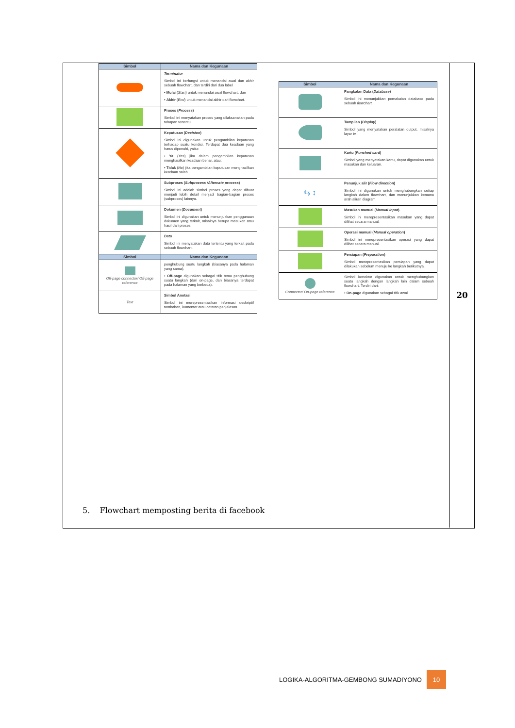20
| Simbol | Nama dan Kegunaan |
| --- | --- |
| | Terminator Simbol ini berfungsi untuk menandai awal dan akhir sebuah flowchart, dan terdiri dari dua label • Mulai ( Start ) untuk menandai awal flowchart, dan • Akhir ( End ) untuk menandai akhir dari flowchart. |
| | Proses ( Process ) Simbol ini menyatakan proses yang dilaksanakan pada tahapan tertentu. |
| | Keputusan ( Decision ) Simbol ini digunakan untuk pengambilan keputusan terhadap suatu kondisi. Terdapat dua keadaan yang harus dipenuhi, yaitu: • Ya ( Yes ) jika dalam pengambilan keputusan menghasilkan keadaan benar, atau; • Tidak ( No ) jika pengambilan keputusan menghasilkan keadaan salah. |
| | Subproses ( Subprocess /Alternate process ) Simbol ini adalah simbol proses yang dapat dibuat menjadi lebih detail menjadi bagian-bagian proses (subproses) lainnya. |
| | Dokumen ( Document ) Simbol ini digunakan untuk menunjukkan penggunaan dokumen yang terkait, misalnya berupa masukan atau hasil dari proses. |
| | Data Simbol ini menyatakan data tertentu yang terkait pada sebuah flowchart. |
| Simbol | Nama dan Kegunaan |
| Off-page connector/ Off-page reference | penghubung suatu langkah (biasanya pada halaman yang sama); • Off-page digunakan sebagai titik temu penghubung suatu langkah (dari on-page, dan biasanya terdapat pada halaman yang berbeda). |
| Text | Simbol Anotasi Simbol ini merepresentasikan informasi deskriptif tambahan, komentar atau catatan penjelasan. |
| Simbol | Nama dan Kegunaan |
| --- | --- |
| | Pangkalan Data ( Database ) Simbol ini menunjukkan pemakaian database pada sebuah flowchart . |
| | Tampilan ( Display ) Simbol yang menyatakan peralatan output, misalnya layar tv. |
| | Kartu ( Punched card ) Simbol yang menyatakan kartu, dapat digunakan untuk masukan dan keluaran. |
| ⇆ ↕ | Penunjuk alir ( Flow direction ) Simbol ini digunakan untuk menghubungkan setiap langkah dalam flowchart, dan menunjukkan kemana arah aliran diagram. |
| | Masukan manual ( Manual input ). Simbol ini merepresentasikan masukan yang dapat dilihat secara manual. |
| | Operasi manual ( Manual operation ) Simbol ini merepresentasikan operasi yang dapat dilihat secara manual. |
| | Persiapan ( Preparation ) Simbol merepresentasikan persiapan yang dapat dilakukan sebelum menuju ke langkah berikutnya. |
| Connector/ On-page reference | Simbol konektor digunakan untuk menghubungkan suatu langkah dengan langkah lain dalam sebuah flowchart. Terdiri dari: • On-page digunakan sebagai titik awal |
5. Flowchart memposting berita di facebook
LOGIKA-ALGORITMA-GEMBONG SUMADIYONO 10